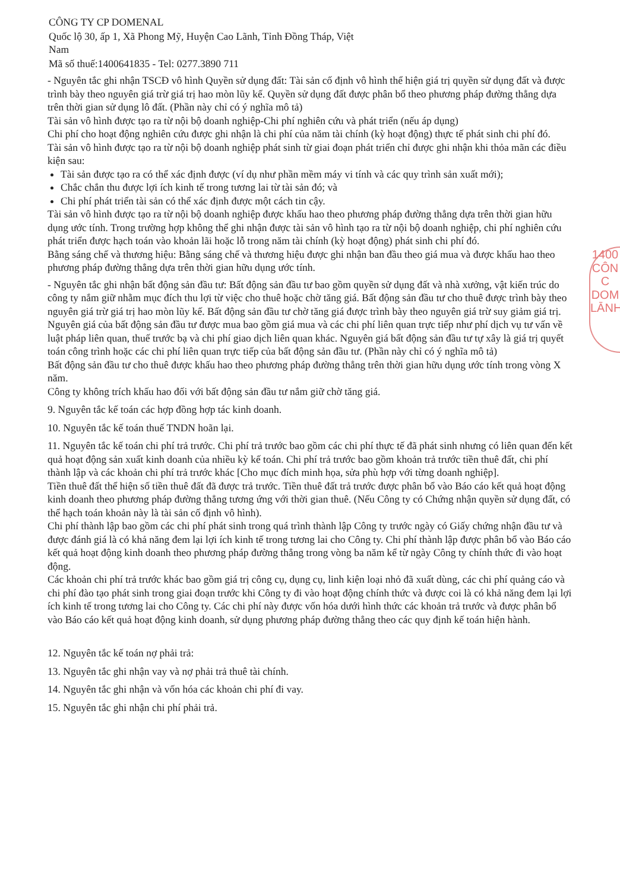CÔNG TY CP DOMENAL
Quốc lộ 30, ấp 1, Xã Phong Mỹ, Huyện Cao Lãnh, Tỉnh Đồng Tháp, Việt
Nam
Mã số thuế:1400641835 - Tel: 0277.3890 711
- Nguyên tắc ghi nhận TSCĐ vô hình Quyền sử dụng đất: Tài sản cố định vô hình thể hiện giá trị quyền sử dụng đất và được trình bày theo nguyên giá trừ giá trị hao mòn lũy kế. Quyền sử dụng đất được phân bổ theo phương pháp đường thẳng dựa trên thời gian sử dụng lô đất. (Phần này chỉ có ý nghĩa mô tả)
Tài sản vô hình được tạo ra từ nội bộ doanh nghiệp-Chi phí nghiên cứu và phát triển (nếu áp dụng)
Chi phí cho hoạt động nghiên cứu được ghi nhận là chi phí của năm tài chính (kỳ hoạt động) thực tế phát sinh chi phí đó.
Tài sản vô hình được tạo ra từ nội bộ doanh nghiệp phát sinh từ giai đoạn phát triển chỉ được ghi nhận khi thỏa mãn các điều kiện sau:
Tài sản được tạo ra có thể xác định được (ví dụ như phần mềm máy vi tính và các quy trình sản xuất mới);
Chắc chắn thu được lợi ích kinh tế trong tương lai từ tài sản đó; và
Chi phí phát triển tài sản có thể xác định được một cách tin cậy.
Tài sản vô hình được tạo ra từ nội bộ doanh nghiệp được khấu hao theo phương pháp đường thẳng dựa trên thời gian hữu dụng ước tính. Trong trường hợp không thể ghi nhận được tài sản vô hình tạo ra từ nội bộ doanh nghiệp, chi phí nghiên cứu phát triển được hạch toán vào khoản lãi hoặc lỗ trong năm tài chính (kỳ hoạt động) phát sinh chi phí đó.
Bằng sáng chế và thương hiệu: Bằng sáng chế và thương hiệu được ghi nhận ban đầu theo giá mua và được khấu hao theo phương pháp đường thẳng dựa trên thời gian hữu dụng ước tính.
- Nguyên tắc ghi nhận bất động sản đầu tư: Bất động sản đầu tư bao gồm quyền sử dụng đất và nhà xưởng, vật kiến trúc do công ty nắm giữ nhằm mục đích thu lợi từ việc cho thuê hoặc chờ tăng giá. Bất động sản đầu tư cho thuê được trình bày theo nguyên giá trừ giá trị hao mòn lũy kế. Bất động sản đầu tư chờ tăng giá được trình bày theo nguyên giá trừ suy giảm giá trị. Nguyên giá của bất động sản đầu tư được mua bao gồm giá mua và các chi phí liên quan trực tiếp như phí dịch vụ tư vấn về luật pháp liên quan, thuế trước bạ và chi phí giao dịch liên quan khác. Nguyên giá bất động sản đầu tư tự xây là giá trị quyết toán công trình hoặc các chi phí liên quan trực tiếp của bất động sản đầu tư. (Phần này chỉ có ý nghĩa mô tả)
Bất động sản đầu tư cho thuê được khấu hao theo phương pháp đường thẳng trên thời gian hữu dụng ước tính trong vòng X năm.
Công ty không trích khấu hao đối với bất động sản đầu tư nắm giữ chờ tăng giá.
9. Nguyên tắc kế toán các hợp đồng hợp tác kinh doanh.
10. Nguyên tắc kế toán thuế TNDN hoãn lại.
11. Nguyên tắc kế toán chi phí trả trước. Chi phí trả trước bao gồm các chi phí thực tế đã phát sinh nhưng có liên quan đến kết quả hoạt động sản xuất kinh doanh của nhiều kỳ kế toán. Chi phí trả trước bao gồm khoản trả trước tiền thuê đất, chi phí thành lập và các khoản chi phí trả trước khác [Cho mục đích minh họa, sửa phù hợp với từng doanh nghiệp].
Tiền thuê đất thể hiện số tiền thuê đất đã được trả trước. Tiền thuê đất trả trước được phân bổ vào Báo cáo kết quả hoạt động kinh doanh theo phương pháp đường thẳng tương ứng với thời gian thuê. (Nếu Công ty có Chứng nhận quyền sử dụng đất, có thể hạch toán khoản này là tài sản cố định vô hình).
Chi phí thành lập bao gồm các chi phí phát sinh trong quá trình thành lập Công ty trước ngày có Giấy chứng nhận đầu tư và được đánh giá là có khả năng đem lại lợi ích kinh tế trong tương lai cho Công ty. Chi phí thành lập được phân bổ vào Báo cáo kết quả hoạt động kinh doanh theo phương pháp đường thẳng trong vòng ba năm kể từ ngày Công ty chính thức đi vào hoạt động.
Các khoản chi phí trả trước khác bao gồm giá trị công cụ, dụng cụ, linh kiện loại nhỏ đã xuất dùng, các chi phí quảng cáo và chi phí đào tạo phát sinh trong giai đoạn trước khi Công ty đi vào hoạt động chính thức và được coi là có khả năng đem lại lợi ích kinh tế trong tương lai cho Công ty. Các chi phí này được vốn hóa dưới hình thức các khoản trả trước và được phân bổ vào Báo cáo kết quả hoạt động kinh doanh, sử dụng phương pháp đường thẳng theo các quy định kế toán hiện hành.
12. Nguyên tắc kế toán nợ phải trả:
13. Nguyên tắc ghi nhận vay và nợ phải trả thuê tài chính.
14. Nguyên tắc ghi nhận và vốn hóa các khoản chi phí đi vay.
15. Nguyên tắc ghi nhận chi phí phải trả.
1400
CÔN
C
DOM
LĀNH